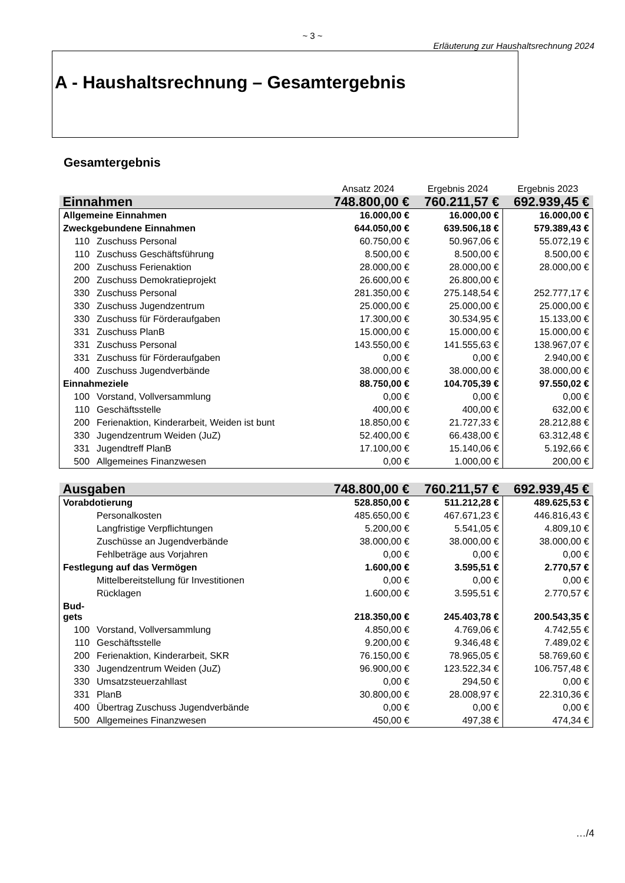~ 3 ~
Erläuterung zur Haushaltsrechnung 2024
A - Haushaltsrechnung – Gesamtergebnis
Gesamtergebnis
| | | | Ansatz 2024 | Ergebnis 2024 | Ergebnis 2023 |
| Einnahmen | | | 748.800,00 € | 760.211,57 € | 692.939,45 € |
| Allgemeine Einnahmen | | | 16.000,00 € | 16.000,00 € | 16.000,00 € |
| Zweckgebundene Einnahmen | | | 644.050,00 € | 639.506,18 € | 579.389,43 € |
| | 110 | Zuschuss Personal | 60.750,00 € | 50.967,06 € | 55.072,19 € |
| | 110 | Zuschuss Geschäftsführung | 8.500,00 € | 8.500,00 € | 8.500,00 € |
| | 200 | Zuschuss Ferienaktion | 28.000,00 € | 28.000,00 € | 28.000,00 € |
| | 200 | Zuschuss Demokratieprojekt | 26.600,00 € | 26.800,00 € | |
| | 330 | Zuschuss Personal | 281.350,00 € | 275.148,54 € | 252.777,17 € |
| | 330 | Zuschuss Jugendzentrum | 25.000,00 € | 25.000,00 € | 25.000,00 € |
| | 330 | Zuschuss für Förderaufgaben | 17.300,00 € | 30.534,95 € | 15.133,00 € |
| | 331 | Zuschuss PlanB | 15.000,00 € | 15.000,00 € | 15.000,00 € |
| | 331 | Zuschuss Personal | 143.550,00 € | 141.555,63 € | 138.967,07 € |
| | 331 | Zuschuss für Förderaufgaben | 0,00 € | 0,00 € | 2.940,00 € |
| | 400 | Zuschuss Jugendverbände | 38.000,00 € | 38.000,00 € | 38.000,00 € |
| Einnahmeziele | | | 88.750,00 € | 104.705,39 € | 97.550,02 € |
| | 100 | Vorstand, Vollversammlung | 0,00 € | 0,00 € | 0,00 € |
| | 110 | Geschäftsstelle | 400,00 € | 400,00 € | 632,00 € |
| | 200 | Ferienaktion, Kinderarbeit, Weiden ist bunt | 18.850,00 € | 21.727,33 € | 28.212,88 € |
| | 330 | Jugendzentrum Weiden (JuZ) | 52.400,00 € | 66.438,00 € | 63.312,48 € |
| | 331 | Jugendtreff PlanB | 17.100,00 € | 15.140,06 € | 5.192,66 € |
| | 500 | Allgemeines Finanzwesen | 0,00 € | 1.000,00 € | 200,00 € |
| Ausgaben | | | 748.800,00 € | 760.211,57 € | 692.939,45 € |
| Vorabdotierung | | | 528.850,00 € | 511.212,28 € | 489.625,53 € |
| | | Personalkosten | 485.650,00 € | 467.671,23 € | 446.816,43 € |
| | | Langfristige Verpflichtungen | 5.200,00 € | 5.541,05 € | 4.809,10 € |
| | | Zuschüsse an Jugendverbände | 38.000,00 € | 38.000,00 € | 38.000,00 € |
| | | Fehlbeträge aus Vorjahren | 0,00 € | 0,00 € | 0,00 € |
| Festlegung auf das Vermögen | | | 1.600,00 € | 3.595,51 € | 2.770,57 € |
| | | Mittelbereitstellung für Investitionen | 0,00 € | 0,00 € | 0,00 € |
| | | Rücklagen | 1.600,00 € | 3.595,51 € | 2.770,57 € |
| Bud- gets | | | 218.350,00 € | 245.403,78 € | 200.543,35 € |
| | 100 | Vorstand, Vollversammlung | 4.850,00 € | 4.769,06 € | 4.742,55 € |
| | 110 | Geschäftsstelle | 9.200,00 € | 9.346,48 € | 7.489,02 € |
| | 200 | Ferienaktion, Kinderarbeit, SKR | 76.150,00 € | 78.965,05 € | 58.769,60 € |
| | 330 | Jugendzentrum Weiden (JuZ) | 96.900,00 € | 123.522,34 € | 106.757,48 € |
| | 330 | Umsatzsteuerzahllast | 0,00 € | 294,50 € | 0,00 € |
| | 331 | PlanB | 30.800,00 € | 28.008,97 € | 22.310,36 € |
| | 400 | Übertrag Zuschuss Jugendverbände | 0,00 € | 0,00 € | 0,00 € |
| | 500 | Allgemeines Finanzwesen | 450,00 € | 497,38 € | 474,34 € |
…/4